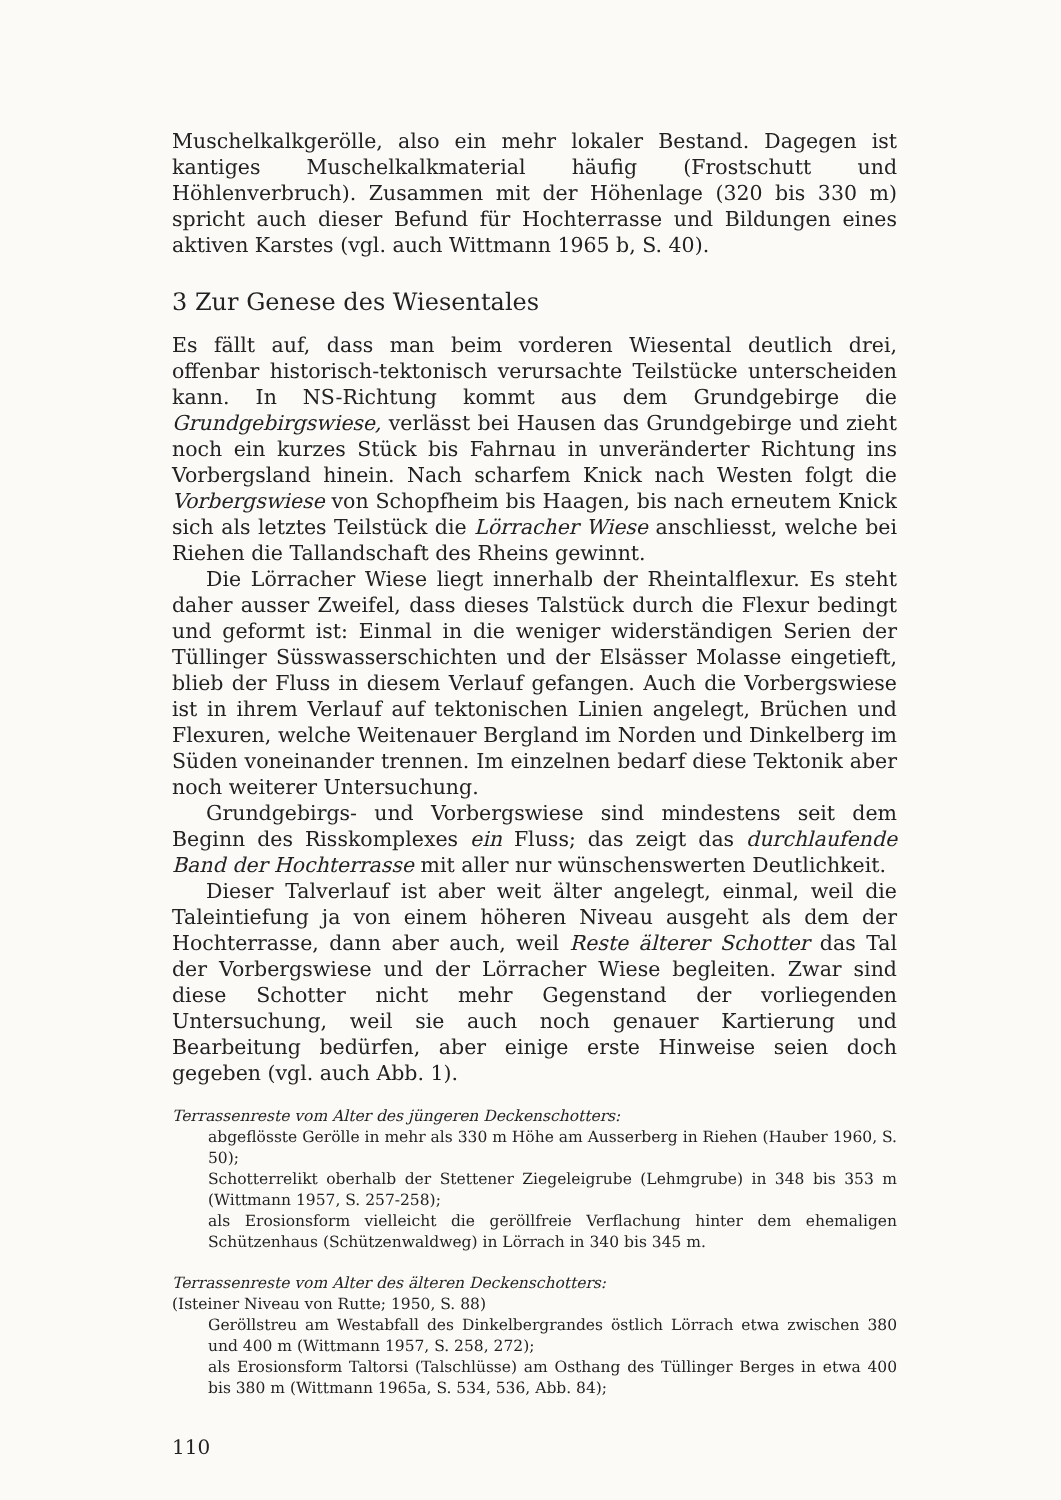Muschelkalkgerölle, also ein mehr lokaler Bestand. Dagegen ist kantiges Muschelkalkmaterial häufig (Frostschutt und Höhlenverbruch). Zusammen mit der Höhenlage (320 bis 330 m) spricht auch dieser Befund für Hochterrasse und Bildungen eines aktiven Karstes (vgl. auch Wittmann 1965 b, S. 40).
3 Zur Genese des Wiesentales
Es fällt auf, dass man beim vorderen Wiesental deutlich drei, offenbar historisch-tektonisch verursachte Teilstücke unterscheiden kann. In NS-Richtung kommt aus dem Grundgebirge die Grundgebirgswiese, verlässt bei Hausen das Grundgebirge und zieht noch ein kurzes Stück bis Fahrnau in unveränderter Richtung ins Vorbergsland hinein. Nach scharfem Knick nach Westen folgt die Vorbergswiese von Schopfheim bis Haagen, bis nach erneutem Knick sich als letztes Teilstück die Lörracher Wiese anschliesst, welche bei Riehen die Tallandschaft des Rheins gewinnt.
Die Lörracher Wiese liegt innerhalb der Rheintalflexur. Es steht daher ausser Zweifel, dass dieses Talstück durch die Flexur bedingt und geformt ist: Einmal in die weniger widerständigen Serien der Tüllinger Süsswasserschichten und der Elsässer Molasse eingetieft, blieb der Fluss in diesem Verlauf gefangen. Auch die Vorbergswiese ist in ihrem Verlauf auf tektonischen Linien angelegt, Brüchen und Flexuren, welche Weitenauer Bergland im Norden und Dinkelberg im Süden voneinander trennen. Im einzelnen bedarf diese Tektonik aber noch weiterer Untersuchung.
Grundgebirgs- und Vorbergswiese sind mindestens seit dem Beginn des Risskomplexes ein Fluss; das zeigt das durchlaufende Band der Hochterrasse mit aller nur wünschenswerten Deutlichkeit.
Dieser Talverlauf ist aber weit älter angelegt, einmal, weil die Taleintiefung ja von einem höheren Niveau ausgeht als dem der Hochterrasse, dann aber auch, weil Reste älterer Schotter das Tal der Vorbergswiese und der Lörracher Wiese begleiten. Zwar sind diese Schotter nicht mehr Gegenstand der vorliegenden Untersuchung, weil sie auch noch genauer Kartierung und Bearbeitung bedürfen, aber einige erste Hinweise seien doch gegeben (vgl. auch Abb. 1).
Terrassenreste vom Alter des jüngeren Deckenschotters:
abgeflösste Gerölle in mehr als 330 m Höhe am Ausserberg in Riehen (Hauber 1960, S. 50);
Schotterrelikt oberhalb der Stettener Ziegeleigrube (Lehmgrube) in 348 bis 353 m (Wittmann 1957, S. 257-258);
als Erosionsform vielleicht die geröllfreie Verflachung hinter dem ehemaligen Schützenhaus (Schützenwaldweg) in Lörrach in 340 bis 345 m.
Terrassenreste vom Alter des älteren Deckenschotters:
(Isteiner Niveau von Rutte; 1950, S. 88)
Geröllstreu am Westabfall des Dinkelbergrandes östlich Lörrach etwa zwischen 380 und 400 m (Wittmann 1957, S. 258, 272);
als Erosionsform Taltorsi (Talschlüsse) am Osthang des Tüllinger Berges in etwa 400 bis 380 m (Wittmann 1965a, S. 534, 536, Abb. 84);
110